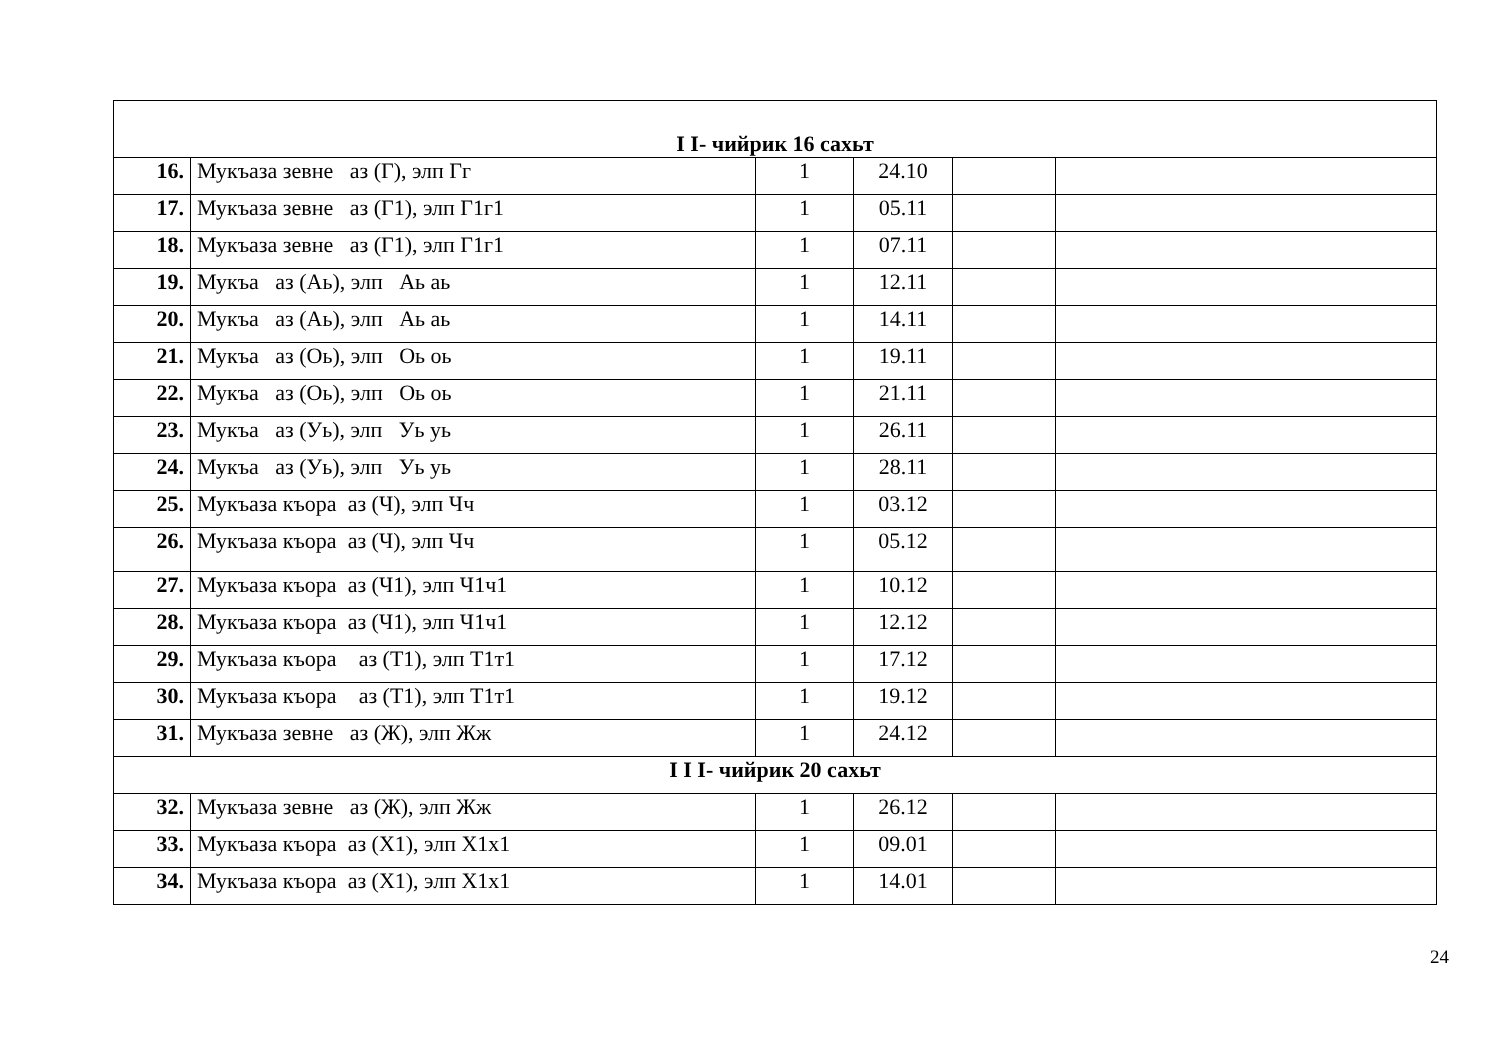| I I- чийрик 16 сахьт | | | | | |
| 16. | Мукъаза зевне аз (Г), элп Гг | 1 | 24.10 | | |
| 17. | Мукъаза зевне аз (Г1), элп Г1г1 | 1 | 05.11 | | |
| 18. | Мукъаза зевне аз (Г1), элп Г1г1 | 1 | 07.11 | | |
| 19. | Мукъа аз (Аь), элп Аь аь | 1 | 12.11 | | |
| 20. | Мукъа аз (Аь), элп Аь аь | 1 | 14.11 | | |
| 21. | Мукъа аз (Оь), элп Оь оь | 1 | 19.11 | | |
| 22. | Мукъа аз (Оь), элп Оь оь | 1 | 21.11 | | |
| 23. | Мукъа аз (Уь), элп Уь уь | 1 | 26.11 | | |
| 24. | Мукъа аз (Уь), элп Уь уь | 1 | 28.11 | | |
| 25. | Мукъаза къора аз (Ч), элп Чч | 1 | 03.12 | | |
| 26. | Мукъаза къора аз (Ч), элп Чч | 1 | 05.12 | | |
| 27. | Мукъаза къора аз (Ч1), элп Ч1ч1 | 1 | 10.12 | | |
| 28. | Мукъаза къора аз (Ч1), элп Ч1ч1 | 1 | 12.12 | | |
| 29. | Мукъаза къора аз (Т1), элп Т1т1 | 1 | 17.12 | | |
| 30. | Мукъаза къора аз (Т1), элп Т1т1 | 1 | 19.12 | | |
| 31. | Мукъаза зевне аз (Ж), элп Жж | 1 | 24.12 | | |
| I I I- чийрик 20 сахьт | | | | | |
| 32. | Мукъаза зевне аз (Ж), элп Жж | 1 | 26.12 | | |
| 33. | Мукъаза къора аз (Х1), элп Х1х1 | 1 | 09.01 | | |
| 34. | Мукъаза къора аз (Х1), элп Х1х1 | 1 | 14.01 | | |
24